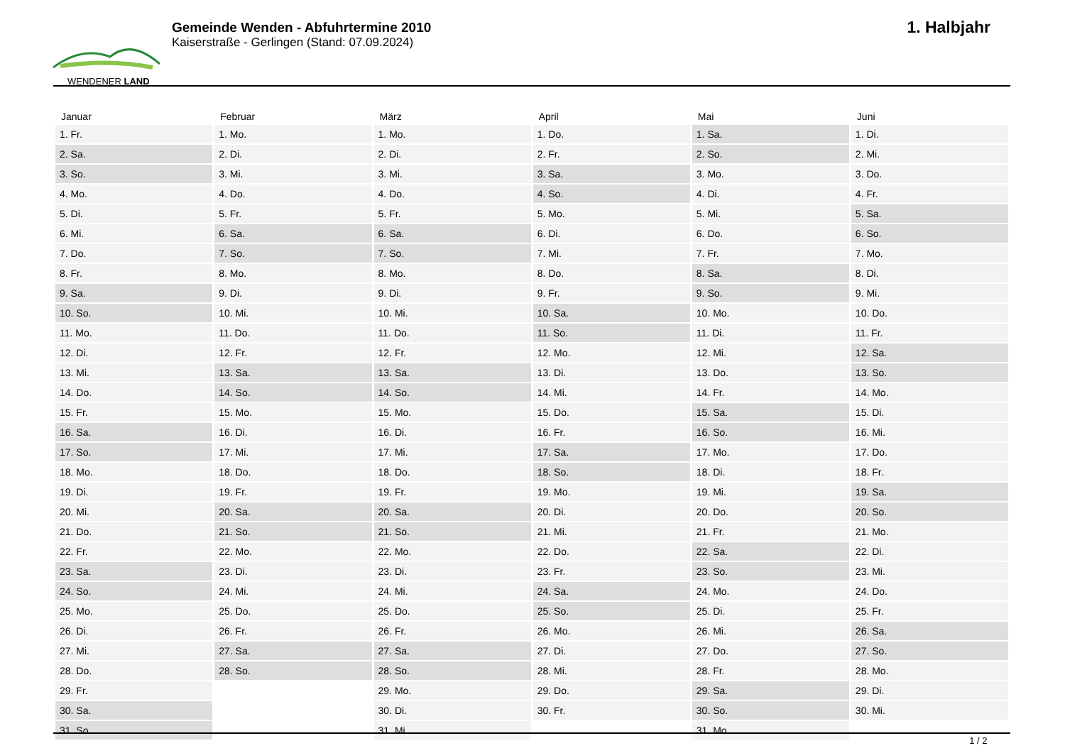WENDENER LAND
Gemeinde Wenden - Abfuhrtermine 2010
Kaiserstraße - Gerlingen (Stand: 07.09.2024)
1. Halbjahr
| Januar | Februar | März | April | Mai | Juni |
| --- | --- | --- | --- | --- | --- |
| 1. Fr. | 1. Mo. | 1. Mo. | 1. Do. | 1. Sa. | 1. Di. |
| 2. Sa. | 2. Di. | 2. Di. | 2. Fr. | 2. So. | 2. Mi. |
| 3. So. | 3. Mi. | 3. Mi. | 3. Sa. | 3. Mo. | 3. Do. |
| 4. Mo. | 4. Do. | 4. Do. | 4. So. | 4. Di. | 4. Fr. |
| 5. Di. | 5. Fr. | 5. Fr. | 5. Mo. | 5. Mi. | 5. Sa. |
| 6. Mi. | 6. Sa. | 6. Sa. | 6. Di. | 6. Do. | 6. So. |
| 7. Do. | 7. So. | 7. So. | 7. Mi. | 7. Fr. | 7. Mo. |
| 8. Fr. | 8. Mo. | 8. Mo. | 8. Do. | 8. Sa. | 8. Di. |
| 9. Sa. | 9. Di. | 9. Di. | 9. Fr. | 9. So. | 9. Mi. |
| 10. So. | 10. Mi. | 10. Mi. | 10. Sa. | 10. Mo. | 10. Do. |
| 11. Mo. | 11. Do. | 11. Do. | 11. So. | 11. Di. | 11. Fr. |
| 12. Di. | 12. Fr. | 12. Fr. | 12. Mo. | 12. Mi. | 12. Sa. |
| 13. Mi. | 13. Sa. | 13. Sa. | 13. Di. | 13. Do. | 13. So. |
| 14. Do. | 14. So. | 14. So. | 14. Mi. | 14. Fr. | 14. Mo. |
| 15. Fr. | 15. Mo. | 15. Mo. | 15. Do. | 15. Sa. | 15. Di. |
| 16. Sa. | 16. Di. | 16. Di. | 16. Fr. | 16. So. | 16. Mi. |
| 17. So. | 17. Mi. | 17. Mi. | 17. Sa. | 17. Mo. | 17. Do. |
| 18. Mo. | 18. Do. | 18. Do. | 18. So. | 18. Di. | 18. Fr. |
| 19. Di. | 19. Fr. | 19. Fr. | 19. Mo. | 19. Mi. | 19. Sa. |
| 20. Mi. | 20. Sa. | 20. Sa. | 20. Di. | 20. Do. | 20. So. |
| 21. Do. | 21. So. | 21. So. | 21. Mi. | 21. Fr. | 21. Mo. |
| 22. Fr. | 22. Mo. | 22. Mo. | 22. Do. | 22. Sa. | 22. Di. |
| 23. Sa. | 23. Di. | 23. Di. | 23. Fr. | 23. So. | 23. Mi. |
| 24. So. | 24. Mi. | 24. Mi. | 24. Sa. | 24. Mo. | 24. Do. |
| 25. Mo. | 25. Do. | 25. Do. | 25. So. | 25. Di. | 25. Fr. |
| 26. Di. | 26. Fr. | 26. Fr. | 26. Mo. | 26. Mi. | 26. Sa. |
| 27. Mi. | 27. Sa. | 27. Sa. | 27. Di. | 27. Do. | 27. So. |
| 28. Do. | 28. So. | 28. So. | 28. Mi. | 28. Fr. | 28. Mo. |
| 29. Fr. | | 29. Mo. | 29. Do. | 29. Sa. | 29. Di. |
| 30. Sa. | | 30. Di. | 30. Fr. | 30. So. | 30. Mi. |
| 31. So. | | 31. Mi. | | 31. Mo. | |
1 / 2